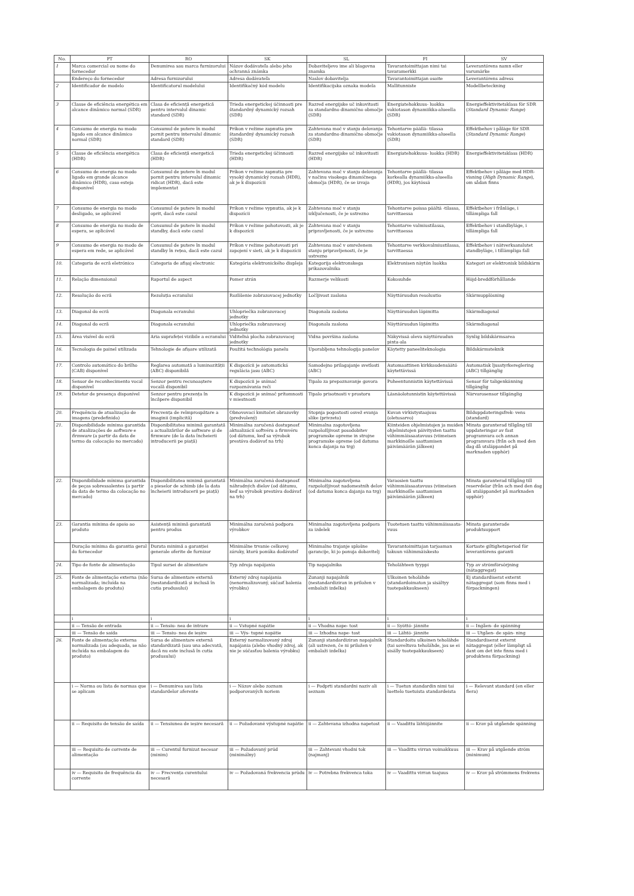| No. | PT | RO | SK | SL | FI | SV |
| --- | --- | --- | --- | --- | --- | --- |
| 1 | Marca comercial ou nome do fornecedor | Denumirea sau marca furnizorului | Názov dodávateľa alebo jeho ochranná známka | Dobaviteljevo ime ali blagovna znamka | Tavarantoimittajan nimi tai tavaramerkki | Leverantörens namn eller varumärke |
| | Endereço do fornecedor | Adresa furnizorului | Adresa dodávateľa | Naslov dobavitelja | Tavarantoimittajan osoite | Leverantörens adress |
| 2 | Identificador de modelo | Identificatorul modelului | Identifikačný kód modelu | Identifikacijska oznaka modela | Mallitunniste | Modellbeteckning |
| 3 | Classe de eficiência energética em alcance dinâmico normal (SDR) | Clasa de eficiență energetică pentru intervalul dinamic standard (SDR) | Trieda energetickej účinnosti pre štandardný dynamický rozsah (SDR) | Razred energijske uč inkovitosti za standardno dinamično območje (SDR) | Energiatehokkuus- luokka vakiotason dynamiikka-alueella (SDR) | Energieffektivitetsklass för SDR ( Standard Dynamic Range ) |
| 4 | Consumo de energia no modo ligado em alcance dinâmico normal (SDR) | Consumul de putere în modul pornit pentru intervalul dinamic standard (SDR) | Príkon v režime zapnutia pre štandardný dynamický rozsah (SDR) | Zahtevana moč v stanju delovanja za standardno dinamično območje (SDR) | Tehontarve päällä- tilassa vakiotason dynamiikka-alueella (SDR) | Effektbehov i påläge för SDR ( Standard Dynamic Range ) |
| 5 | Classe de eficiência energética (HDR) | Clasa de eficiență energetică (HDR) | Trieda energetickej účinnosti (HDR) | Razred energijske uč inkovitosti (HDR) | Energiatehokkuus- luokka (HDR) | Energieffektivitetsklass (HDR) |
| 6 | Consumo de energia no modo ligado em grande alcance dinâmico (HDR), caso esteja disponível | Consumul de putere în modul pornit pentru intervalul dinamic ridicat (HDR), dacă este implementat | Príkon v režime zapnutia pre vysoký dynamický rozsah (HDR), ak je k dispozícii | Zahtevana moč v stanju delovanja v načinu visokega dinamičnega območja (HDR), če se izvaja | Tehontarve päällä- tilassa korkealla dynamiikka-alueella (HDR), jos käytössä | Effektbehov i påläge med HDR-visning ( High Dynamic Range ), om sådan finns |
| 7 | Consumo de energia no modo desligado, se aplicável | Consumul de putere în modul oprit, dacă este cazul | Príkon v režime vypnutia, ak je k dispozícii | Zahtevana moč v stanju izključenosti, če je ustrezno | Tehontarve poissa päältä -tilassa, tarvittaessa | Effektbehov i frånläge, i tillämpliga fall |
| 8 | Consumo de energia no modo de espera, se aplicável | Consumul de putere în modul standby, dacă este cazul | Príkon v režime pohotovosti, ak je k dispozícii | Zahtevana moč v stanju pripravljenosti, če je ustrezno | Tehontarve valmiustilassa, tarvittaessa | Effektbehov i standbyläge, i tillämpliga fall |
| 9 | Consumo de energia no modo de espera em rede, se aplicável | Consumul de putere în modul standby în rețea, dacă este cazul | Príkon v režime pohotovosti pri zapojení v sieti, ak je k dispozícii | Zahtevana moč v omreženem stanju pripravljenosti, če je ustrezno | Tehontarve verkkovalmiustilassa, tarvittaessa | Effektbehov i nätverksanslutet standbyläge, i tillämpliga fall |
| 10. | Categoria de ecrã eletrónico | Categoria de afișaj electronic | Kategória elektronického displeja | Kategorija elektronskega prikazovalnika | Elektronisen näytön luokka | Kategori av elektronisk bildskärm |
| 11. | Relação dimensional | Raportul de aspect | Pomer strán | Razmerje velikosti | Kokosuhde | Höjd-breddförhållande |
| 12. | Resolução do ecrã | Rezoluția ecranului | Rozlíšenie zobrazovacej jednotky | Ločljivost zaslona | Näyttöruudun resoluutio | Skärmupplösning |
| 13. | Diagonal do ecrã | Diagonala ecranului | Uhlopriečka zobrazovacej jednotky | Diagonala zaslona | Näyttöruudun läpimitta | Skärmdiagonal |
| 14. | Diagonal do ecrã | Diagonala ecranului | Uhlopriečka zobrazovacej jednotky | Diagonala zaslona | Näyttöruudun läpimitta | Skärmdiagonal |
| 15. | Área visível do ecrã | Aria suprafeței vizibile a ecranului | Viditeľná plocha zobrazovacej jednotky | Vidna površina zaslona | Näkyvissä oleva näyttöruudun pinta-ala | Synlig bildskärmsarea |
| 16. | Tecnologia de painel utilizada | Tehnologie de afișare utilizată | Použitá technológia panelu | Uporabljena tehnologija panelov | Käytetty paneeliteknologia | Bildskärmsteknik |
| 17. | Controlo automático do brilho (CAB) disponível | Reglarea automată a luminozității (ABC) disponibilă | K dispozícii je automatická regulácia jasu (ABC) | Samodejno prilagajanje svetlosti (ABC) | Automaattinen kirkkaudensäätö käytettävissä | Automatisk ljusstyrkereglering (ABC) tillgänglig |
| 18. | Sensor de reconhecimento vocal disponível | Senzor pentru recunoaștere vocală disponibil | K dispozícii je snímač rozpoznávania reči | Tipalo za prepoznavanje govora | Puheentunnistin käytettävissä | Sensor för taligenkänning tillgänglig |
| 19. | Detetor de presença disponível | Senzor pentru prezența în încăpere disponibil | K dispozícii je snímač prítomnosti v miestnosti | Tipalo prisotnosti v prostoru | Läsnäolotunnistin käytettävissä | Närvarosensor tillgänglig |
| 20. | Frequência de atualização de imagens (predefinido) | Frecvența de reîmprospătare a imaginii (implicită) | Obnovovací kmitočet obrazovky (predvolený) | Stopnja pogostosti osvež evanja slike (privzeto) | Kuvan virkistystaajuus (oletusarvo) | Bilduppdateringsfrek- vens (standard) |
| 21. | Disponibilidade mínima garantida de atualizações de software e firmware (a partir da data de termo da colocação no mercado) | Disponibilitatea minimă garantată a actualizărilor de software și de firmware (de la data încheierii introducerii pe piață) | Minimálna zaručená dostupnosť aktualizácií softvéru a firmvéru (od dátumu, keď sa výrobok prestáva dodávať na trh) | Minimalna zagotovljena razpoložljivost posodobitev programske opreme in strojne programske opreme (od datuma konca dajanja na trg) | Kiinteiden ohjelmistojen ja muiden ohjelmistojen päivitysten taattu vähimmäissaatavuus (viimeisen markkinoille saattamisen päivämäärän jälkeen) | Minsta garanterad tillgång till uppdateringar av fast programvara och annan programvara (från och med den dag då utsläppandet på marknaden upphör) |
| 22. | Disponibilidade mínima garantida de peças sobressalentes (a partir da data de termo da colocação no mercado) | Disponibilitatea minimă garantată a pieselor de schimb (de la data încheierii introducerii pe piață) | Minimálna zaručená dostupnosť náhradných dielov (od dátumu, keď sa výrobok prestáva dodávať na trh) | Minimalna zagotovljena razpoložljivost nadomestnih delov (od datuma konca dajanja na trg) | Varaosien taattu vähimmäissaatavuus (viimeisen markkinoille saattamisen päivämäärän jälkeen) | Minsta garanterad tillgång till reservdelar (från och med den dag då utsläppandet på marknaden upphör) |
| 23. | Garantia mínima de apoio ao produto | Asistență minimă garantată pentru produs | Minimálna zaručená podpora výrobkov | Minimalna zagotovljena podpora za izdelek | Tuotetuen taattu vähimmäissaata- vuus | Minsta garanterade produktsupport |
| | Duração mínima da garantia geral do fornecedor | Durata minimă a garanției generale oferite de furnizor | Minimálne trvanie celkovej záruky, ktorú ponúka dodávateľ | Minimalno trajanje splošne garancije, ki jo ponuja dobavitelj | Tavarantoimittajan tarjoaman takuun vähimmäiskesto | Kortaste giltighetsperiod för leverantörens garanti |
| 24. | Tipo de fonte de alimentação | Tipul sursei de alimentare | Typ zdroja napájania | Tip napajalnika | Teholähteen tyyppi | Typ av strömförsörjning (nätaggregat) |
| 25. | Fonte de alimentação externa (não normalizada; incluída na embalagem do produto) | Sursa de alimentare externă (nestandardizată și inclusă în cutia produsului) | Externý zdroj napájania (nenormalizovaný, súčasť balenia výrobku) | Zunanji napajalnik (nestandardiziran in priložen v embalaži izdelka) | Ulkoinen teholähde (standardoimaton ja sisältyy tuotepakkaukseen) | Ej standardiserat externt nätaggregat (som finns med i förpackningen) |
| | i | i | i | i | i | i |
| | ii — Tensão de entrada | ii — Tensiu- nea de intrare | ii — Vstupné napätie | ii — Vhodna nape- tost | ii — Syöttö- jännite | ii — Ingåen- de spänning |
| | iii — Tensão de saída | iii — Tensiu- nea de ieșire | iii — Výs- tupné napätie | iii — Izhodna nape- tost | iii — Lähtö- jännite | iii — Utgåen- de spän- ning |
| 26. | Fonte de alimentação externa normalizada (ou adequada, se não incluída na embalagem do produto) | Sursa de alimentare externă standardizată (sau una adecvată, dacă nu este inclusă în cutia produsului) | Externý normalizovaný zdroj napájania (alebo vhodný zdroj, ak nie je súčasťou balenia výrobku) | Zunanji standardiziran napajalnik (ali ustrezen, če ni priložen v embalaži izdelka) | Standardoitu ulkoinen teholähde (tai soveltuva teholähde, jos se ei sisälly tuotepakkaukseen) | Standardiserat externt nätaggregat (eller lämpligt så dant om det inte finns med i produktens förpackning) |
| | i — Norma ou lista de normas que se aplicam | i — Denumirea sau lista standardelor aferente | i — Názov alebo zoznam podporovaných noriem | i — Podprti standardni naziv ali seznam | i — Tuetun standardin nimi tai luettelo tuetuista standardeista | i — Relevant standard (en eller flera) |
| | ii — Requisito de tensão de saída | ii — Tensiunea de ieșire necesară | ii — Požadované výstupné napätie | ii — Zahtevana izhodna napetost | ii — Vaadittu lähtöjännite | ii — Krav på utgående spänning |
| | iii — Requisito de corrente de alimentação | iii — Curentul furnizat necesar (minim) | iii — Požadovaný prúd (minimálny) | iii — Zahtevani vhodni tok (najmanj) | iii — Vaadittu virran voimakkuus | iii — Krav på utgående ström (minimum) |
| | iv — Requisito de frequência da corrente | iv — Frecvența curentului necesară | iv — Požadovaná frekvencia prúdu | iv — Potrebna frekvenca toka | iv — Vaadittu virran taajuus | iv — Krav på strömmens frekvens |